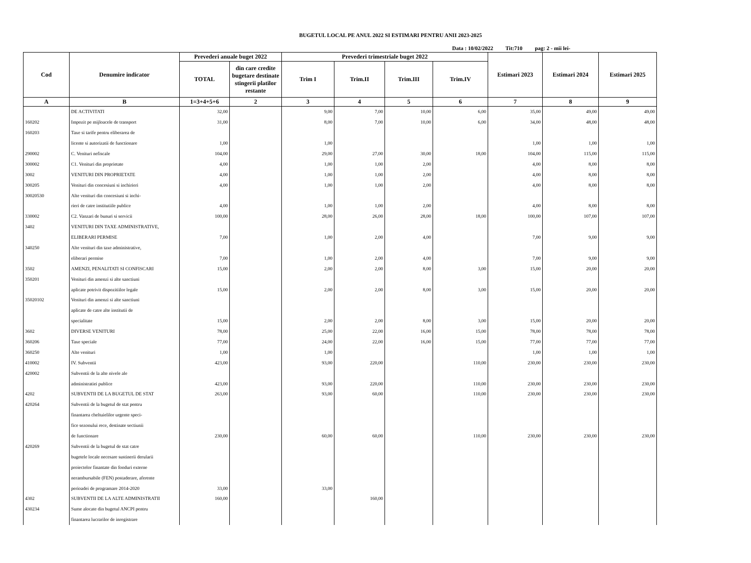BUGETUL LOCAL PE ANUL 2022 SI ESTIMARI PENTRU ANII 2023-2025
Data : 10/02/2022 Tit:710 pag: 2 - mii lei-
| Cod | Denumire indicator | Prevederi anuale buget 2022 | | Prevederi trimestriale buget 2022 | | | | Estimari 2023 | Estimari 2024 | Estimari 2025 |
| --- | --- | --- | --- | --- | --- | --- | --- | --- | --- | --- |
| | | TOTAL | din care credite bugetare destinate stingerii platilor restante | Trim I | Trim.II | Trim.III | Trim.IV | | | |
| A | B | 1=3+4+5+6 | 2 | 3 | 4 | 5 | 6 | 7 | 8 | 9 |
| | DE ACTIVITATI | 32,00 | | 9,00 | 7,00 | 10,00 | 6,00 | 35,00 | 49,00 | 49,00 |
| 160202 | Impozit pe mijloacele de transport | 31,00 | | 8,00 | 7,00 | 10,00 | 6,00 | 34,00 | 48,00 | 48,00 |
| 160203 | Taxe si tarife pentru eliberarea de | | | | | | | | | |
| | licente si autorizatii de functionare | 1,00 | | 1,00 | | | | 1,00 | 1,00 | 1,00 |
| 290002 | C. Venituri nefiscale | 104,00 | | 29,00 | 27,00 | 30,00 | 18,00 | 104,00 | 115,00 | 115,00 |
| 300002 | C1. Venituri din proprietate | 4,00 | | 1,00 | 1,00 | 2,00 | | 4,00 | 8,00 | 8,00 |
| 3002 | VENITURI DIN PROPRIETATE | 4,00 | | 1,00 | 1,00 | 2,00 | | 4,00 | 8,00 | 8,00 |
| 300205 | Venituri din concesiuni si inchirieri | 4,00 | | 1,00 | 1,00 | 2,00 | | 4,00 | 8,00 | 8,00 |
| 30020530 | Alte venituri din concesiuni si inchi- | | | | | | | | | |
| | rieri de catre institutiile publice | 4,00 | | 1,00 | 1,00 | 2,00 | | 4,00 | 8,00 | 8,00 |
| 330002 | C2. Vanzari de bunuri si servicii | 100,00 | | 28,00 | 26,00 | 28,00 | 18,00 | 100,00 | 107,00 | 107,00 |
| 3402 | VENITURI DIN TAXE ADMINISTRATIVE, | | | | | | | | | |
| | ELIBERARI PERMISE | 7,00 | | 1,00 | 2,00 | 4,00 | | 7,00 | 9,00 | 9,00 |
| 340250 | Alte venituri din taxe administrative, | | | | | | | | | |
| | eliberari permise | 7,00 | | 1,00 | 2,00 | 4,00 | | 7,00 | 9,00 | 9,00 |
| 3502 | AMENZI, PENALITATI SI CONFISCARI | 15,00 | | 2,00 | 2,00 | 8,00 | 3,00 | 15,00 | 20,00 | 20,00 |
| 350201 | Venituri din amenzi si alte sanctiuni | | | | | | | | | |
| | aplicate potrivit dispozitiilor legale | 15,00 | | 2,00 | 2,00 | 8,00 | 3,00 | 15,00 | 20,00 | 20,00 |
| 35020102 | Venituri din amenzi si alte sanctiuni | | | | | | | | | |
| | aplicate de catre alte institutii de | | | | | | | | | |
| | specialitate | 15,00 | | 2,00 | 2,00 | 8,00 | 3,00 | 15,00 | 20,00 | 20,00 |
| 3602 | DIVERSE VENITURI | 78,00 | | 25,00 | 22,00 | 16,00 | 15,00 | 78,00 | 78,00 | 78,00 |
| 360206 | Taxe speciale | 77,00 | | 24,00 | 22,00 | 16,00 | 15,00 | 77,00 | 77,00 | 77,00 |
| 360250 | Alte venituri | 1,00 | | 1,00 | | | | 1,00 | 1,00 | 1,00 |
| 410002 | IV. Subventii | 423,00 | | 93,00 | 220,00 | | 110,00 | 230,00 | 230,00 | 230,00 |
| 420002 | Subventii de la alte nivele ale | | | | | | | | | |
| | administratiei publice | 423,00 | | 93,00 | 220,00 | | 110,00 | 230,00 | 230,00 | 230,00 |
| 4202 | SUBVENTII DE LA BUGETUL DE STAT | 263,00 | | 93,00 | 60,00 | | 110,00 | 230,00 | 230,00 | 230,00 |
| 420264 | Subventii de la bugetul de stat pentru | | | | | | | | | |
| | finantarea cheltuielilor urgente speci- | | | | | | | | | |
| | fice sezonului rece, destinate sectiunii | | | | | | | | | |
| | de functionare | 230,00 | | 60,00 | 60,00 | | 110,00 | 230,00 | 230,00 | 230,00 |
| 420269 | Subventii de la bugetul de stat catre | | | | | | | | | |
| | bugetele locale necesare sustinerii derularii | | | | | | | | | |
| | proiectelor finantate din fonduri externe | | | | | | | | | |
| | nerambursabile (FEN) postaderare, aferente | | | | | | | | | |
| | perioadei de programare 2014-2020 | 33,00 | | 33,00 | | | | | | |
| 4302 | SUBVENTII DE LA ALTE ADMINISTRATII | 160,00 | | | 160,00 | | | | | |
| 430234 | Sume alocate din bugetul ANCPI pentru | | | | | | | | | |
| | finantarea lucrarilor de inregistrare | | | | | | | | | |